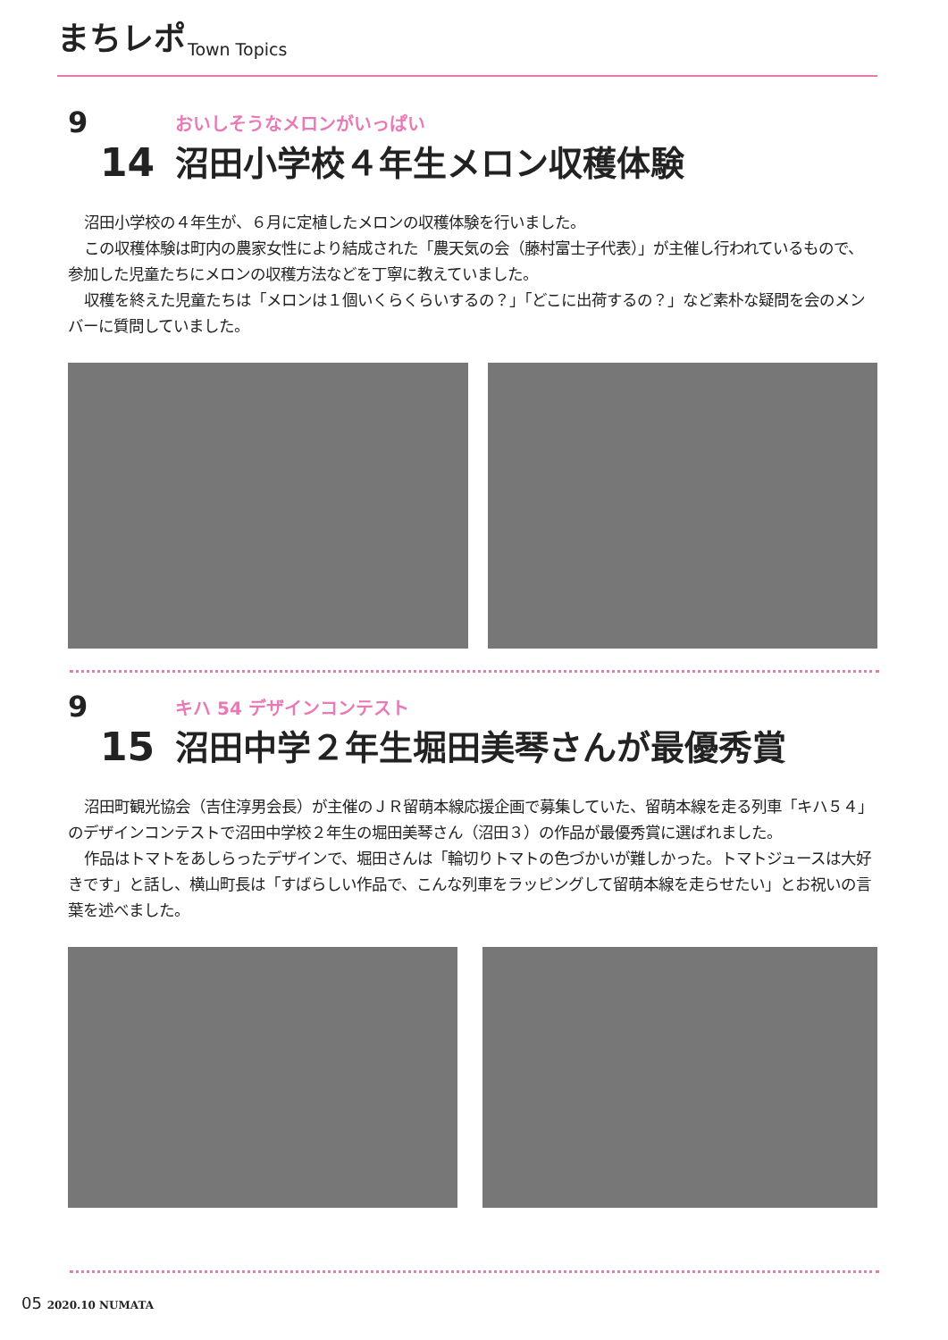まちレポ Town Topics
9
14
おいしそうなメロンがいっぱい
沼田小学校４年生メロン収穫体験
沼田小学校の４年生が、６月に定植したメロンの収穫体験を行いました。
この収穫体験は町内の農家女性により結成された「農天気の会（藤村富士子代表）」が主催し行われているもので、参加した児童たちにメロンの収穫方法などを丁寧に教えていました。
収穫を終えた児童たちは「メロンは１個いくらくらいするの？」「どこに出荷するの？」など素朴な疑問を会のメンバーに質問していました。
9
15
キハ 54 デザインコンテスト
沼田中学２年生堀田美琴さんが最優秀賞
沼田町観光協会（吉住淳男会長）が主催のＪＲ留萌本線応援企画で募集していた、留萌本線を走る列車「キハ５４」のデザインコンテストで沼田中学校２年生の堀田美琴さん（沼田３）の作品が最優秀賞に選ばれました。
作品はトマトをあしらったデザインで、堀田さんは「輪切りトマトの色づかいが難しかった。トマトジュースは大好きです」と話し、横山町長は「すばらしい作品で、こんな列車をラッピングして留萌本線を走らせたい」とお祝いの言葉を述べました。
05 2020.10 NUMATA